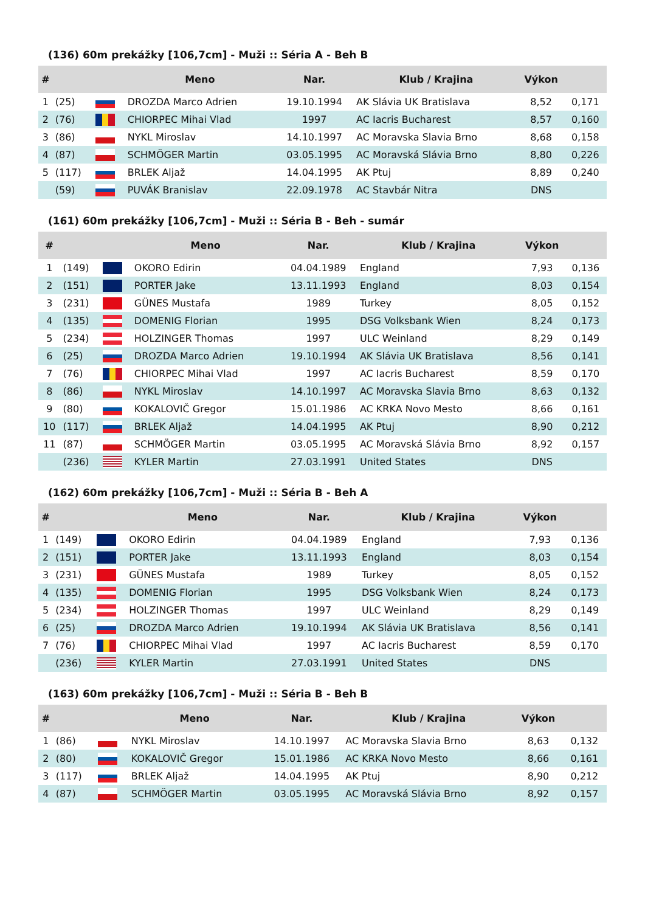(136) 60m prekážky [106,7cm] - Muži :: Séria A - Beh B
| # | | | Meno | Nar. | Klub / Krajina | Výkon | |
| --- | --- | --- | --- | --- | --- | --- | --- |
| 1 | (25) | | DROZDA Marco Adrien | 19.10.1994 | AK Slávia UK Bratislava | 8,52 | 0,171 |
| 2 | (76) | | CHIORPEC Mihai Vlad | 1997 | AC Iacris Bucharest | 8,57 | 0,160 |
| 3 | (86) | | NYKL Miroslav | 14.10.1997 | AC Moravska Slavia Brno | 8,68 | 0,158 |
| 4 | (87) | | SCHMÖGER Martin | 03.05.1995 | AC Moravská Slávia Brno | 8,80 | 0,226 |
| 5 | (117) | | BRLEK Aljaž | 14.04.1995 | AK Ptuj | 8,89 | 0,240 |
| | (59) | | PUVÁK Branislav | 22.09.1978 | AC Stavbár Nitra | DNS | |
(161) 60m prekážky [106,7cm] - Muži :: Séria B - Beh - sumár
| # | | | Meno | Nar. | Klub / Krajina | Výkon | |
| --- | --- | --- | --- | --- | --- | --- | --- |
| 1 | (149) | | OKORO Edirin | 04.04.1989 | England | 7,93 | 0,136 |
| 2 | (151) | | PORTER Jake | 13.11.1993 | England | 8,03 | 0,154 |
| 3 | (231) | | GÜNES Mustafa | 1989 | Turkey | 8,05 | 0,152 |
| 4 | (135) | | DOMENIG Florian | 1995 | DSG Volksbank Wien | 8,24 | 0,173 |
| 5 | (234) | | HOLZINGER Thomas | 1997 | ULC Weinland | 8,29 | 0,149 |
| 6 | (25) | | DROZDA Marco Adrien | 19.10.1994 | AK Slávia UK Bratislava | 8,56 | 0,141 |
| 7 | (76) | | CHIORPEC Mihai Vlad | 1997 | AC Iacris Bucharest | 8,59 | 0,170 |
| 8 | (86) | | NYKL Miroslav | 14.10.1997 | AC Moravska Slavia Brno | 8,63 | 0,132 |
| 9 | (80) | | KOKALOVIČ Gregor | 15.01.1986 | AC KRKA Novo Mesto | 8,66 | 0,161 |
| 10 | (117) | | BRLEK Aljaž | 14.04.1995 | AK Ptuj | 8,90 | 0,212 |
| 11 | (87) | | SCHMÖGER Martin | 03.05.1995 | AC Moravská Slávia Brno | 8,92 | 0,157 |
| | (236) | | KYLER Martin | 27.03.1991 | United States | DNS | |
(162) 60m prekážky [106,7cm] - Muži :: Séria B - Beh A
| # | | | Meno | Nar. | Klub / Krajina | Výkon | |
| --- | --- | --- | --- | --- | --- | --- | --- |
| 1 | (149) | | OKORO Edirin | 04.04.1989 | England | 7,93 | 0,136 |
| 2 | (151) | | PORTER Jake | 13.11.1993 | England | 8,03 | 0,154 |
| 3 | (231) | | GÜNES Mustafa | 1989 | Turkey | 8,05 | 0,152 |
| 4 | (135) | | DOMENIG Florian | 1995 | DSG Volksbank Wien | 8,24 | 0,173 |
| 5 | (234) | | HOLZINGER Thomas | 1997 | ULC Weinland | 8,29 | 0,149 |
| 6 | (25) | | DROZDA Marco Adrien | 19.10.1994 | AK Slávia UK Bratislava | 8,56 | 0,141 |
| 7 | (76) | | CHIORPEC Mihai Vlad | 1997 | AC Iacris Bucharest | 8,59 | 0,170 |
| | (236) | | KYLER Martin | 27.03.1991 | United States | DNS | |
(163) 60m prekážky [106,7cm] - Muži :: Séria B - Beh B
| # | | | Meno | Nar. | Klub / Krajina | Výkon | |
| --- | --- | --- | --- | --- | --- | --- | --- |
| 1 | (86) | | NYKL Miroslav | 14.10.1997 | AC Moravska Slavia Brno | 8,63 | 0,132 |
| 2 | (80) | | KOKALOVIČ Gregor | 15.01.1986 | AC KRKA Novo Mesto | 8,66 | 0,161 |
| 3 | (117) | | BRLEK Aljaž | 14.04.1995 | AK Ptuj | 8,90 | 0,212 |
| 4 | (87) | | SCHMÖGER Martin | 03.05.1995 | AC Moravská Slávia Brno | 8,92 | 0,157 |